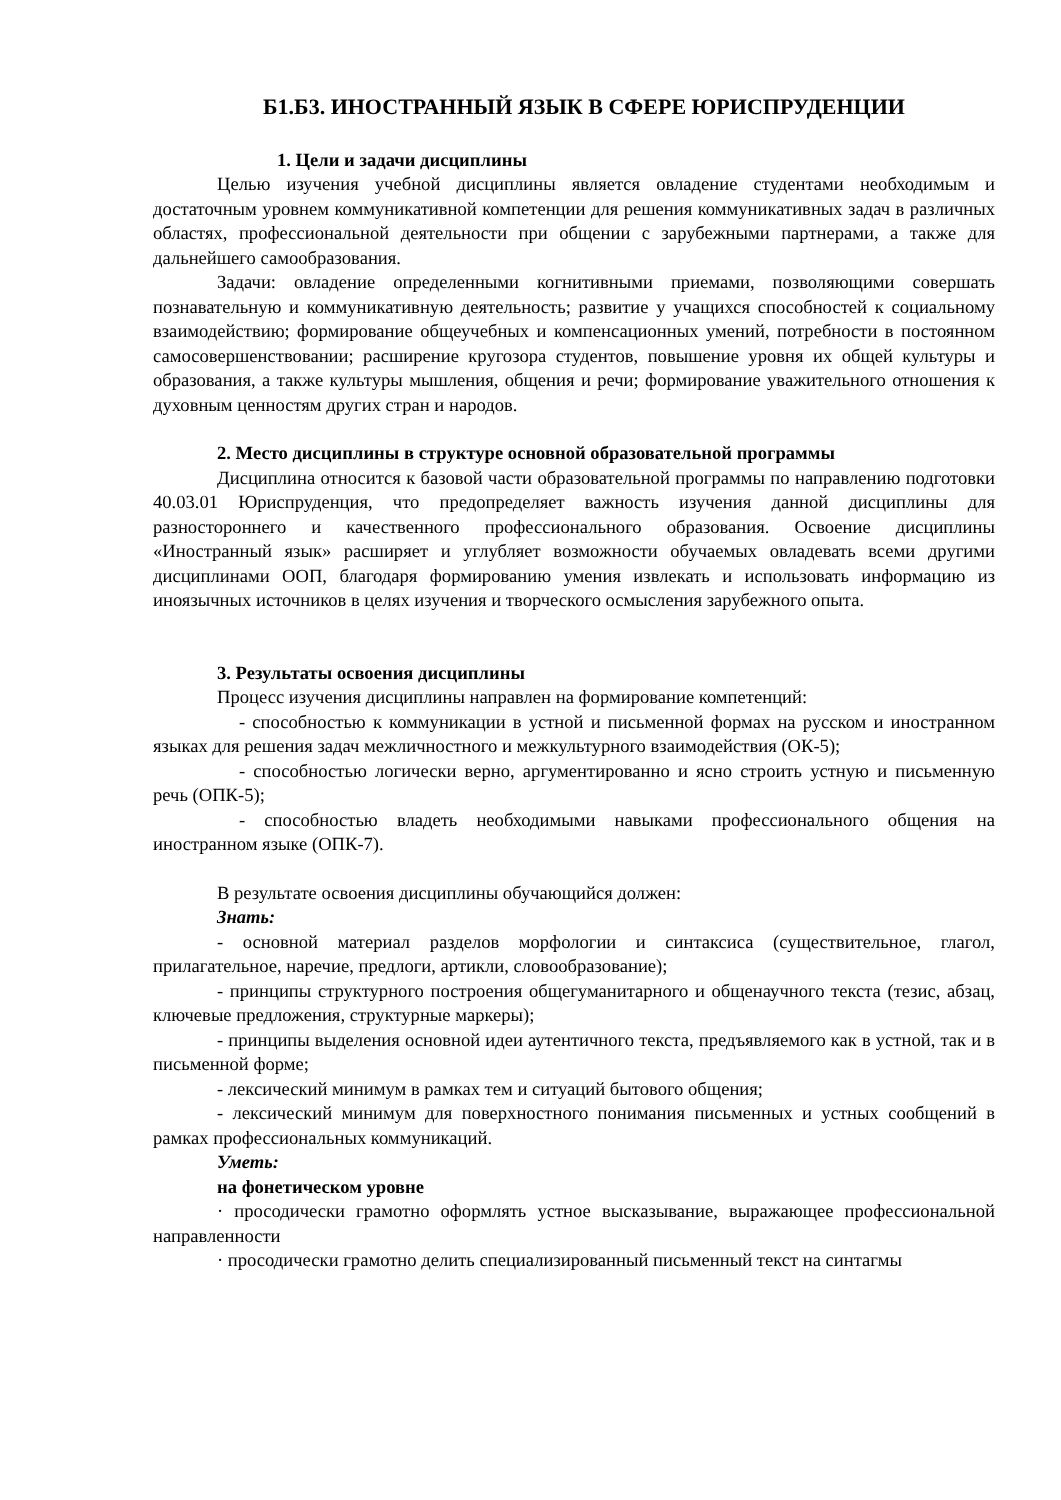Б1.Б3. ИНОСТРАННЫЙ ЯЗЫК В СФЕРЕ ЮРИСПРУДЕНЦИИ
1. Цели и задачи дисциплины
Целью изучения учебной дисциплины является овладение студентами необходимым и достаточным уровнем коммуникативной компетенции для решения коммуникативных задач в различных областях, профессиональной деятельности при общении с зарубежными партнерами, а также для дальнейшего самообразования.
Задачи: овладение определенными когнитивными приемами, позволяющими совершать познавательную и коммуникативную деятельность; развитие у учащихся способностей к социальному взаимодействию; формирование общеучебных и компенсационных умений, потребности в постоянном самосовершенствовании; расширение кругозора студентов, повышение уровня их общей культуры и образования, а также культуры мышления, общения и речи; формирование уважительного отношения к духовным ценностям других стран и народов.
2. Место дисциплины в структуре основной образовательной программы
Дисциплина относится к базовой части образовательной программы по направлению подготовки 40.03.01 Юриспруденция, что предопределяет важность изучения данной дисциплины для разностороннего и качественного профессионального образования. Освоение дисциплины «Иностранный язык» расширяет и углубляет возможности обучаемых овладевать всеми другими дисциплинами ООП, благодаря формированию умения извлекать и использовать информацию из иноязычных источников в целях изучения и творческого осмысления зарубежного опыта.
3. Результаты освоения дисциплины
Процесс изучения дисциплины направлен на формирование компетенций:
- способностью к коммуникации в устной и письменной формах на русском и иностранном языках для решения задач межличностного и межкультурного взаимодействия (ОК-5);
- способностью логически верно, аргументированно и ясно строить устную и письменную речь (ОПК-5);
- способностью владеть необходимыми навыками профессионального общения на иностранном языке (ОПК-7).
В результате освоения дисциплины обучающийся должен:
Знать:
- основной материал разделов морфологии и синтаксиса (существительное, глагол, прилагательное, наречие, предлоги, артикли, словообразование);
- принципы структурного построения общегуманитарного и общенаучного текста (тезис, абзац, ключевые предложения, структурные маркеры);
- принципы выделения основной идеи аутентичного текста, предъявляемого как в устной, так и в письменной форме;
- лексический минимум в рамках тем и ситуаций бытового общения;
- лексический минимум для поверхностного понимания письменных и устных сообщений в рамках профессиональных коммуникаций.
Уметь:
на фонетическом уровне
· просодически грамотно оформлять устное высказывание, выражающее профессиональной направленности
· просодически грамотно делить специализированный письменный текст на синтагмы